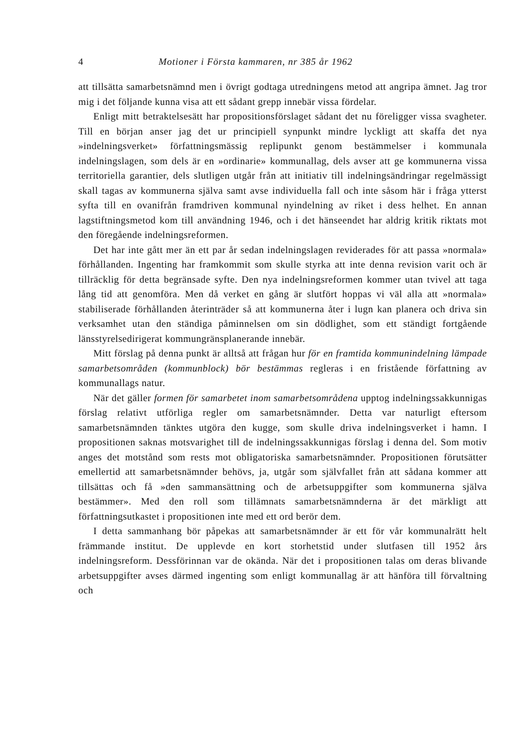4 Motioner i Första kammaren, nr 385 år 1962
att tillsätta samarbetsnämnd men i övrigt godtaga utredningens metod att angripa ämnet. Jag tror mig i det följande kunna visa att ett sådant grepp innebär vissa fördelar.
Enligt mitt betraktelsesätt har propositionsförslaget sådant det nu föreligger vissa svagheter. Till en början anser jag det ur principiell synpunkt mindre lyckligt att skaffa det nya »indelningsverket» författningsmässig replipunkt genom bestämmelser i kommunala indelningslagen, som dels är en »ordinarie» kommunallag, dels avser att ge kommunerna vissa territoriella garantier, dels slutligen utgår från att initiativ till indelningsändringar regelmässigt skall tagas av kommunerna själva samt avse individuella fall och inte såsom här i fråga ytterst syfta till en ovanifrån framdriven kommunal nyindelning av riket i dess helhet. En annan lagstiftningsmetod kom till användning 1946, och i det hänseendet har aldrig kritik riktats mot den föregående indelningsreformen.
Det har inte gått mer än ett par år sedan indelningslagen reviderades för att passa »normala» förhållanden. Ingenting har framkommit som skulle styrka att inte denna revision varit och är tillräcklig för detta begränsade syfte. Den nya indelningsreformen kommer utan tvivel att taga lång tid att genomföra. Men då verket en gång är slutfört hoppas vi väl alla att »normala» stabiliserade förhållanden återinträder så att kommunerna åter i lugn kan planera och driva sin verksamhet utan den ständiga påminnelsen om sin dödlighet, som ett ständigt fortgående länsstyrelsedirigerat kommungränsplanerande innebär.
Mitt förslag på denna punkt är alltså att frågan hur för en framtida kommunindelning lämpade samarbetsområden (kommunblock) bör bestämmas regleras i en fristående författning av kommunallags natur.
När det gäller formen för samarbetet inom samarbetsområdena upptog indelningssakkunnigas förslag relativt utförliga regler om samarbetsnämnder. Detta var naturligt eftersom samarbetsnämnden tänktes utgöra den kugge, som skulle driva indelningsverket i hamn. I propositionen saknas motsvarighet till de indelningssakkunnigas förslag i denna del. Som motiv anges det motstånd som rests mot obligatoriska samarbetsnämnder. Propositionen förutsätter emellertid att samarbetsnämnder behövs, ja, utgår som självfallet från att sådana kommer att tillsättas och få »den sammansättning och de arbetsuppgifter som kommunerna själva bestämmer». Med den roll som tillämnats samarbetsnämnderna är det märkligt att författningsutkastet i propositionen inte med ett ord berör dem.
I detta sammanhang bör påpekas att samarbetsnämnder är ett för vår kommunalrätt helt främmande institut. De upplevde en kort storhetstid under slutfasen till 1952 års indelningsreform. Dessförinnan var de okända. När det i propositionen talas om deras blivande arbetsuppgifter avses därmed ingenting som enligt kommunallag är att hänföra till förvaltning och